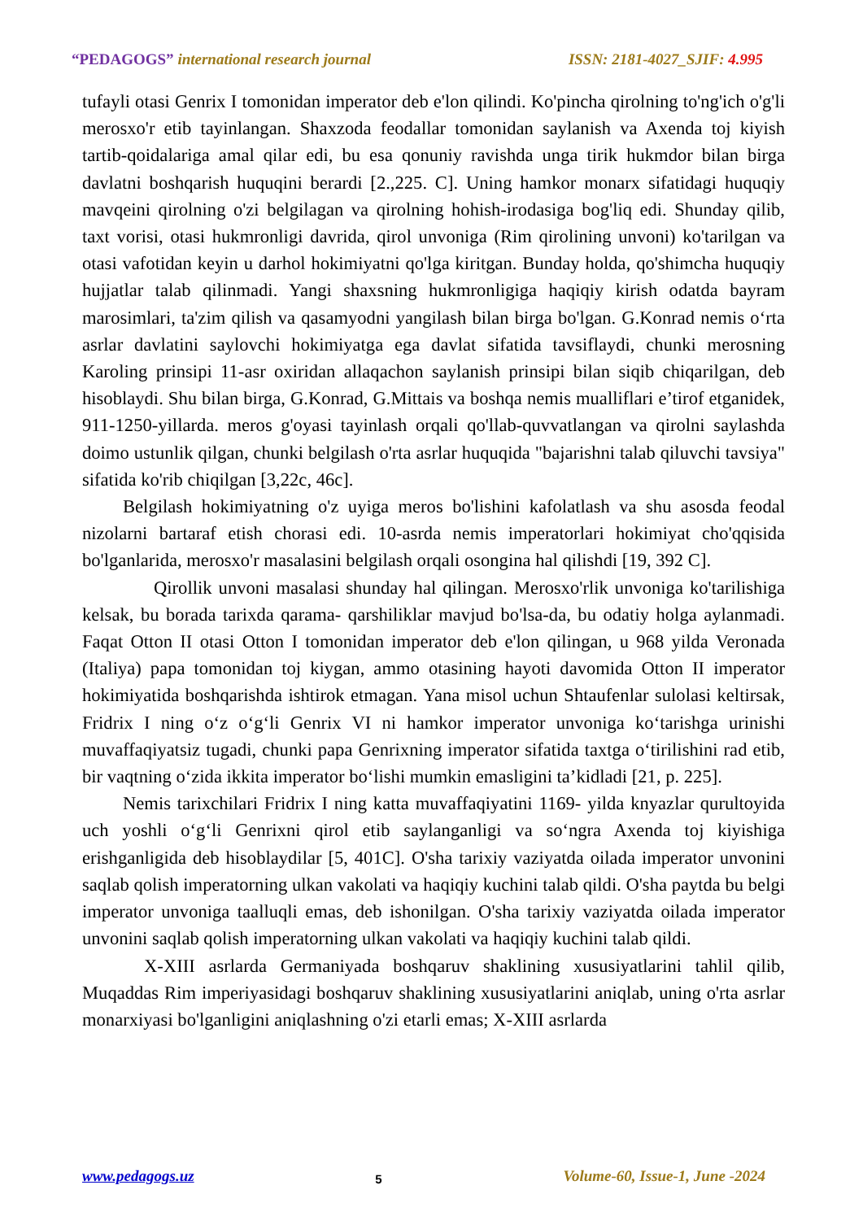“PEDAGOGS” international research journal
ISSN: 2181-4027_SJIF: 4.995
tufayli otasi Genrix I tomonidan imperator deb e'lon qilindi. Ko'pincha qirolning to'ng'ich o'g'li merosxo'r etib tayinlangan. Shaxzoda feodallar tomonidan saylanish va Axenda toj kiyish tartib-qoidalariga amal qilar edi, bu esa qonuniy ravishda unga tirik hukmdor bilan birga davlatni boshqarish huquqini berardi [2.,225. C]. Uning hamkor monarx sifatidagi huquqiy mavqeini qirolning o'zi belgilagan va qirolning hohish-irodasiga bog'liq edi. Shunday qilib, taxt vorisi, otasi hukmronligi davrida, qirol unvoniga (Rim qirolining unvoni) ko'tarilgan va otasi vafotidan keyin u darhol hokimiyatni qo'lga kiritgan. Bunday holda, qo'shimcha huquqiy hujjatlar talab qilinmadi. Yangi shaxsning hukmronligiga haqiqiy kirish odatda bayram marosimlari, ta'zim qilish va qasamyodni yangilash bilan birga bo'lgan. G.Konrad nemis o‘rta asrlar davlatini saylovchi hokimiyatga ega davlat sifatida tavsiflaydi, chunki merosning Karoling prinsipi 11-asr oxiridan allaqachon saylanish prinsipi bilan siqib chiqarilgan, deb hisoblaydi. Shu bilan birga, G.Konrad, G.Mittais va boshqa nemis mualliflari e’tirof etganidek, 911-1250-yillarda. meros g'oyasi tayinlash orqali qo'llab-quvvatlangan va qirolni saylashda doimo ustunlik qilgan, chunki belgilash o'rta asrlar huquqida "bajarishni talab qiluvchi tavsiya" sifatida ko'rib chiqilgan [3,22c, 46c].
Belgilash hokimiyatning o'z uyiga meros bo'lishini kafolatlash va shu asosda feodal nizolarni bartaraf etish chorasi edi. 10-asrda nemis imperatorlari hokimiyat cho'qqisida bo'lganlarida, merosxo'r masalasini belgilash orqali osongina hal qilishdi [19, 392 C].
Qirollik unvoni masalasi shunday hal qilingan. Merosxo'rlik unvoniga ko'tarilishiga kelsak, bu borada tarixda qarama- qarshiliklar mavjud bo'lsa-da, bu odatiy holga aylanmadi. Faqat Otton II otasi Otton I tomonidan imperator deb e'lon qilingan, u 968 yilda Veronada (Italiya) papa tomonidan toj kiygan, ammo otasining hayoti davomida Otton II imperator hokimiyatida boshqarishda ishtirok etmagan. Yana misol uchun Shtaufenlar sulolasi keltirsak, Fridrix I ning o‘z o‘g‘li Genrix VI ni hamkor imperator unvoniga ko‘tarishga urinishi muvaffaqiyatsiz tugadi, chunki papa Genrixning imperator sifatida taxtga o‘tirilishini rad etib, bir vaqtning o‘zida ikkita imperator bo‘lishi mumkin emasligini ta’kidladi [21, p. 225].
Nemis tarixchilari Fridrix I ning katta muvaffaqiyatini 1169- yilda knyazlar qurultoyida uch yoshli o‘g‘li Genrixni qirol etib saylanganligi va so‘ngra Axenda toj kiyishiga erishganligida deb hisoblaydilar [5, 401C]. O'sha tarixiy vaziyatda oilada imperator unvonini saqlab qolish imperatorning ulkan vakolati va haqiqiy kuchini talab qildi. O'sha paytda bu belgi imperator unvoniga taalluqli emas, deb ishonilgan. O'sha tarixiy vaziyatda oilada imperator unvonini saqlab qolish imperatorning ulkan vakolati va haqiqiy kuchini talab qildi.
X-XIII asrlarda Germaniyada boshqaruv shaklining xususiyatlarini tahlil qilib, Muqaddas Rim imperiyasidagi boshqaruv shaklining xususiyatlarini aniqlab, uning o'rta asrlar monarxiyasi bo'lganligini aniqlashning o'zi etarli emas; X-XIII asrlarda
www.pedagogs.uz 5 Volume-60, Issue-1, June -2024